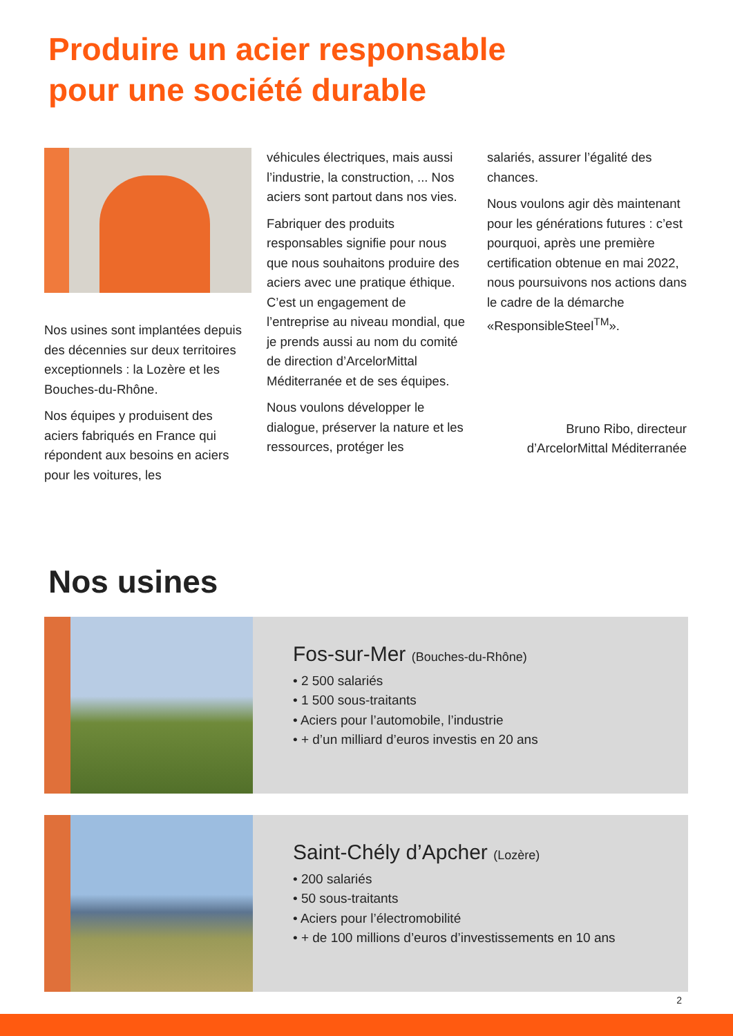Produire un acier responsable
pour une société durable
Nos usines sont implantées depuis des décennies sur deux territoires exceptionnels : la Lozère et les Bouches-du-Rhône.
Nos équipes y produisent des aciers fabriqués en France qui répondent aux besoins en aciers pour les voitures, les
véhicules électriques, mais aussi l’industrie, la construction, ... Nos aciers sont partout dans nos vies.
Fabriquer des produits responsables signifie pour nous que nous souhaitons produire des aciers avec une pratique éthique. C’est un engagement de l’entreprise au niveau mondial, que je prends aussi au nom du comité de direction d’ArcelorMittal Méditerranée et de ses équipes.
Nous voulons développer le dialogue, préserver la nature et les ressources, protéger les
salariés, assurer l’égalité des chances.
Nous voulons agir dès maintenant pour les générations futures : c’est pourquoi, après une première certification obtenue en mai 2022, nous poursuivons nos actions dans le cadre de la démarche «ResponsibleSteel<sup>TM</sup>».
Bruno Ribo, directeur d’ArcelorMittal Méditerranée
Nos usines
Fos-sur-Mer (Bouches-du-Rhône)
• 2 500 salariés
• 1 500 sous-traitants
• Aciers pour l’automobile, l’industrie
• + d’un milliard d’euros investis en 20 ans
Saint-Chély d’Apcher (Lozère)
• 200 salariés
• 50 sous-traitants
• Aciers pour l’électromobilité
• + de 100 millions d’euros d’investissements en 10 ans
2